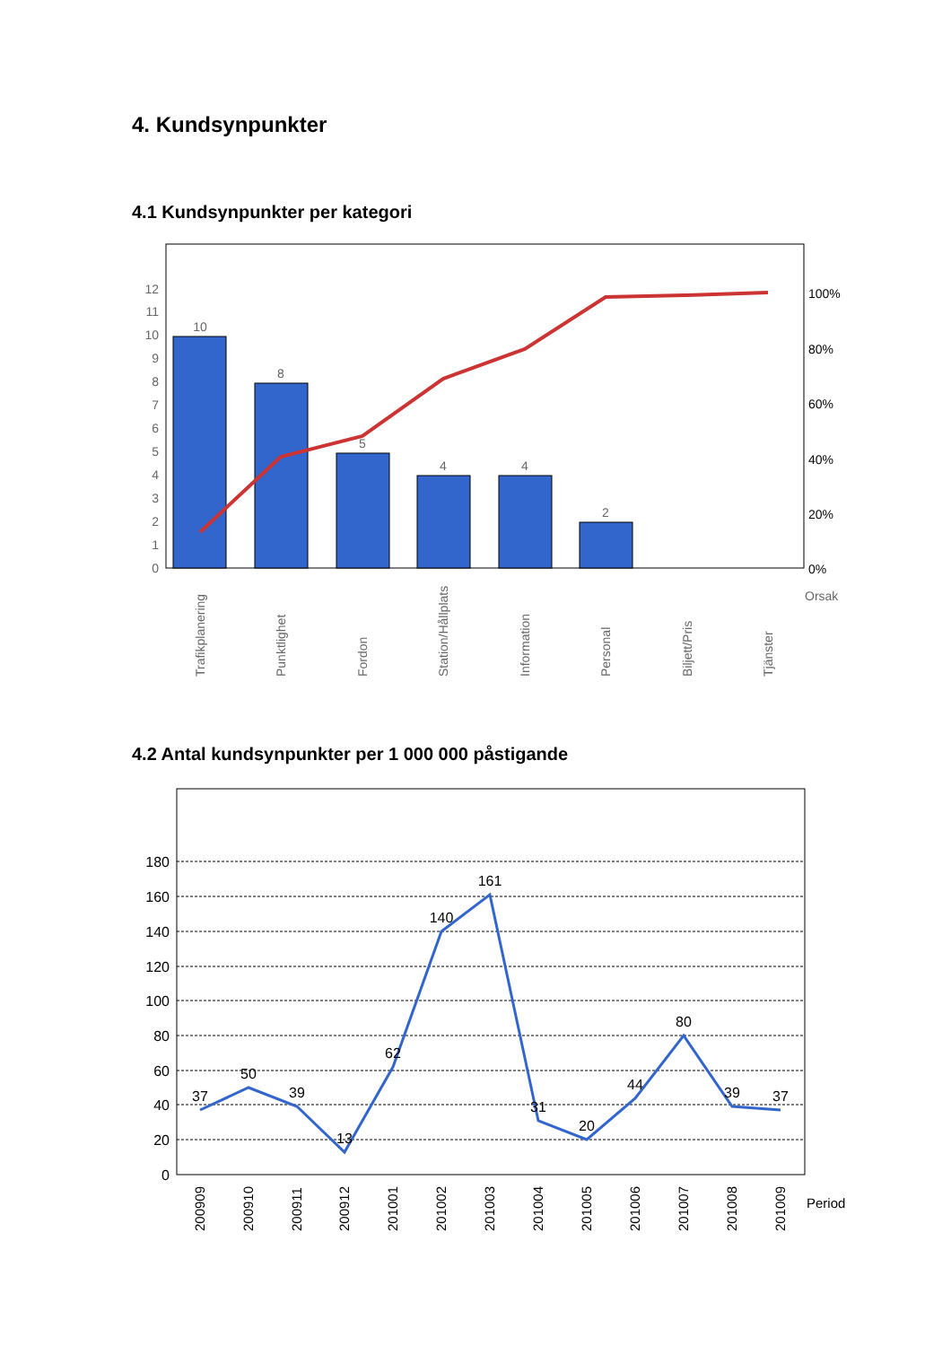4. Kundsynpunkter
4.1 Kundsynpunkter per kategori
0
1
2
3
4
5
6
7
8
9
10
11
12
0%
20%
40%
60%
80%
100%
Orsak
10
8
5
4
4
2
Trafikplanering
Punktlighet
Fordon
Station/Hållplats
Information
Personal
Biljett/Pris
Tjänster
4.2 Antal kundsynpunkter per 1 000 000 påstigande
0
20
40
60
80
100
120
140
160
180
37
50
39
13
62
140
161
31
20
44
80
39
37
200909
200910
200911
200912
201001
201002
201003
201004
201005
201006
201007
201008
201009
Period